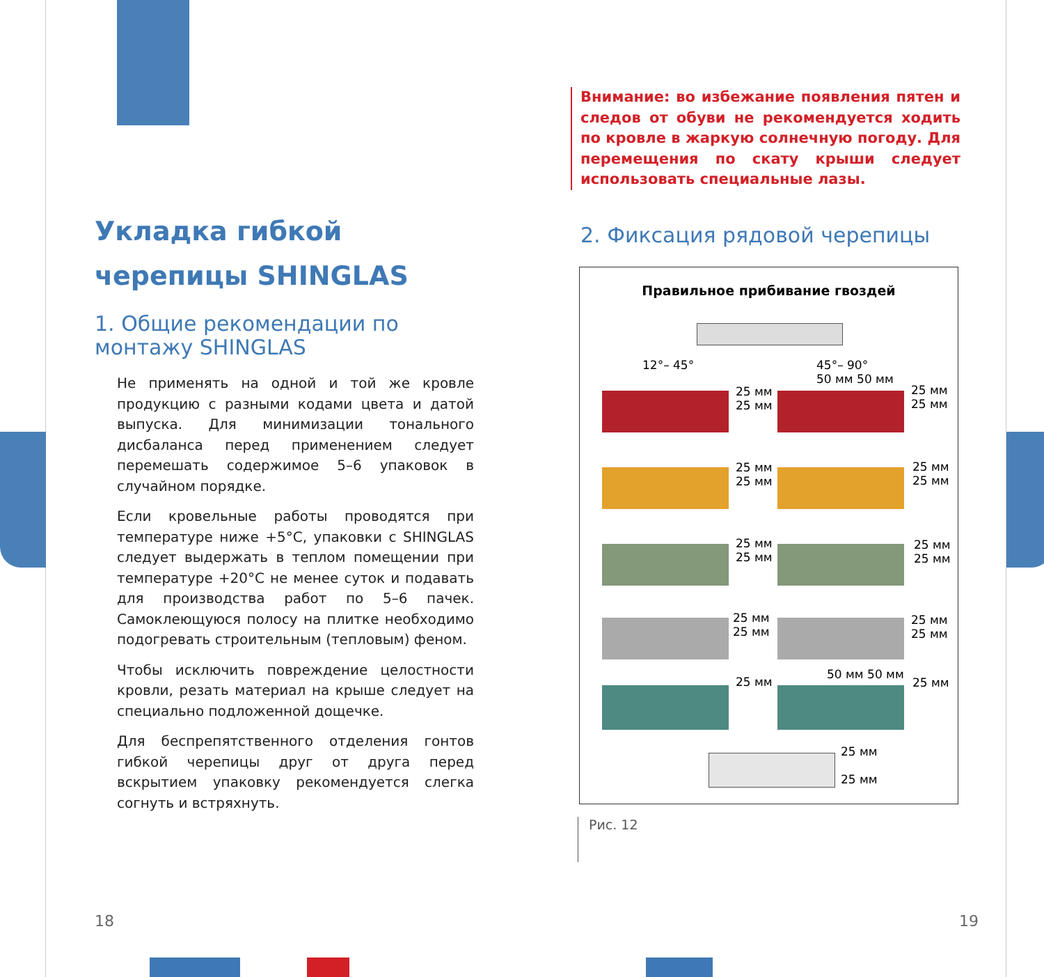Укладка гибкой черепицы SHINGLAS
1. Общие рекомендации по монтажу SHINGLAS
Не применять на одной и той же кровле продукцию с разными кодами цвета и датой выпуска. Для минимизации тонального дисбаланса перед применением следует перемешать содержимое 5–6 упаковок в случайном порядке.
Если кровельные работы проводятся при температуре ниже +5°С, упаковки с SHINGLAS следует выдержать в теплом помещении при температуре +20°С не менее суток и подавать для производства работ по 5–6 пачек. Самоклеющуюся полосу на плитке необходимо подогревать строительным (тепловым) феном.
Чтобы исключить повреждение целостности кровли, резать материал на крыше следует на специально подложенной дощечке.
Для беспрепятственного отделения гонтов гибкой черепицы друг от друга перед вскрытием упаковку рекомендуется слегка согнуть и встряхнуть.
Внимание: во избежание появления пятен и следов от обуви не рекомендуется ходить по кровле в жаркую солнечную погоду. Для перемещения по скату крыши следует использовать специальные лазы.
2. Фиксация рядовой черепицы
Правильное прибивание гвоздей
12°– 45° 45°– 90°
50 мм 50 мм
25 мм
25 мм
25 мм
25 мм
25 мм
25 мм
25 мм
25 мм
25 мм
25 мм
25 мм
25 мм
25 мм
25 мм
25 мм
25 мм
25 мм
50 мм 50 мм
25 мм
25 мм
25 мм
Рис. 12
18 19